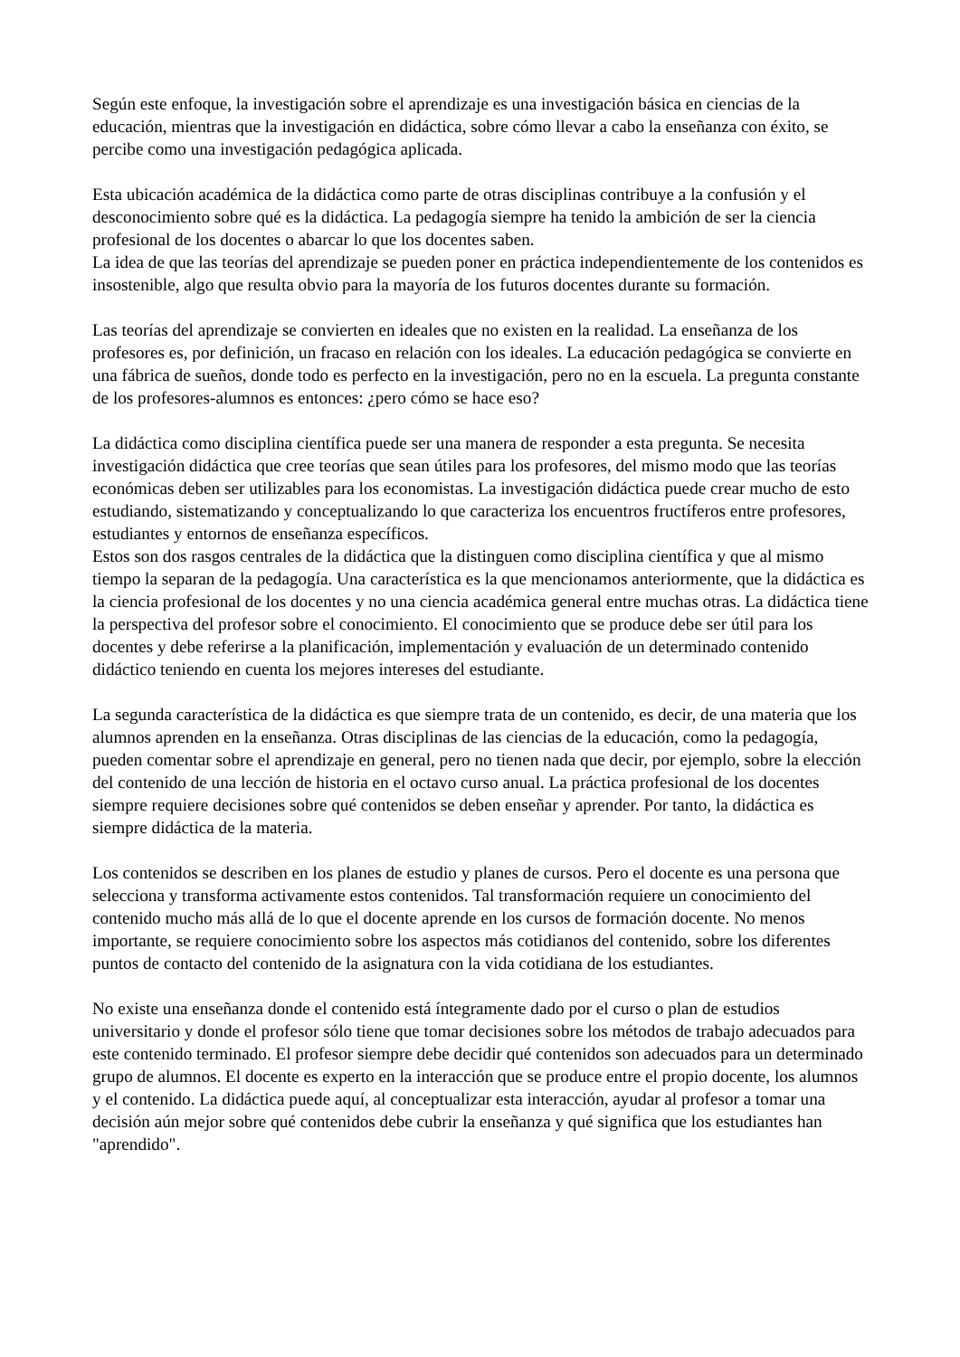Según este enfoque, la investigación sobre el aprendizaje es una investigación básica en ciencias de la educación, mientras que la investigación en didáctica, sobre cómo llevar a cabo la enseñanza con éxito, se percibe como una investigación pedagógica aplicada.
Esta ubicación académica de la didáctica como parte de otras disciplinas contribuye a la confusión y el desconocimiento sobre qué es la didáctica. La pedagogía siempre ha tenido la ambición de ser la ciencia profesional de los docentes o abarcar lo que los docentes saben.
La idea de que las teorías del aprendizaje se pueden poner en práctica independientemente de los contenidos es insostenible, algo que resulta obvio para la mayoría de los futuros docentes durante su formación.
Las teorías del aprendizaje se convierten en ideales que no existen en la realidad. La enseñanza de los profesores es, por definición, un fracaso en relación con los ideales. La educación pedagógica se convierte en una fábrica de sueños, donde todo es perfecto en la investigación, pero no en la escuela. La pregunta constante de los profesores-alumnos es entonces: ¿pero cómo se hace eso?
La didáctica como disciplina científica puede ser una manera de responder a esta pregunta. Se necesita investigación didáctica que cree teorías que sean útiles para los profesores, del mismo modo que las teorías económicas deben ser utilizables para los economistas. La investigación didáctica puede crear mucho de esto estudiando, sistematizando y conceptualizando lo que caracteriza los encuentros fructíferos entre profesores, estudiantes y entornos de enseñanza específicos.
Estos son dos rasgos centrales de la didáctica que la distinguen como disciplina científica y que al mismo tiempo la separan de la pedagogía. Una característica es la que mencionamos anteriormente, que la didáctica es la ciencia profesional de los docentes y no una ciencia académica general entre muchas otras. La didáctica tiene la perspectiva del profesor sobre el conocimiento. El conocimiento que se produce debe ser útil para los docentes y debe referirse a la planificación, implementación y evaluación de un determinado contenido didáctico teniendo en cuenta los mejores intereses del estudiante.
La segunda característica de la didáctica es que siempre trata de un contenido, es decir, de una materia que los alumnos aprenden en la enseñanza. Otras disciplinas de las ciencias de la educación, como la pedagogía, pueden comentar sobre el aprendizaje en general, pero no tienen nada que decir, por ejemplo, sobre la elección del contenido de una lección de historia en el octavo curso anual. La práctica profesional de los docentes siempre requiere decisiones sobre qué contenidos se deben enseñar y aprender. Por tanto, la didáctica es siempre didáctica de la materia.
Los contenidos se describen en los planes de estudio y planes de cursos. Pero el docente es una persona que selecciona y transforma activamente estos contenidos. Tal transformación requiere un conocimiento del contenido mucho más allá de lo que el docente aprende en los cursos de formación docente. No menos importante, se requiere conocimiento sobre los aspectos más cotidianos del contenido, sobre los diferentes puntos de contacto del contenido de la asignatura con la vida cotidiana de los estudiantes.
No existe una enseñanza donde el contenido está íntegramente dado por el curso o plan de estudios universitario y donde el profesor sólo tiene que tomar decisiones sobre los métodos de trabajo adecuados para este contenido terminado. El profesor siempre debe decidir qué contenidos son adecuados para un determinado grupo de alumnos. El docente es experto en la interacción que se produce entre el propio docente, los alumnos y el contenido. La didáctica puede aquí, al conceptualizar esta interacción, ayudar al profesor a tomar una decisión aún mejor sobre qué contenidos debe cubrir la enseñanza y qué significa que los estudiantes han "aprendido".